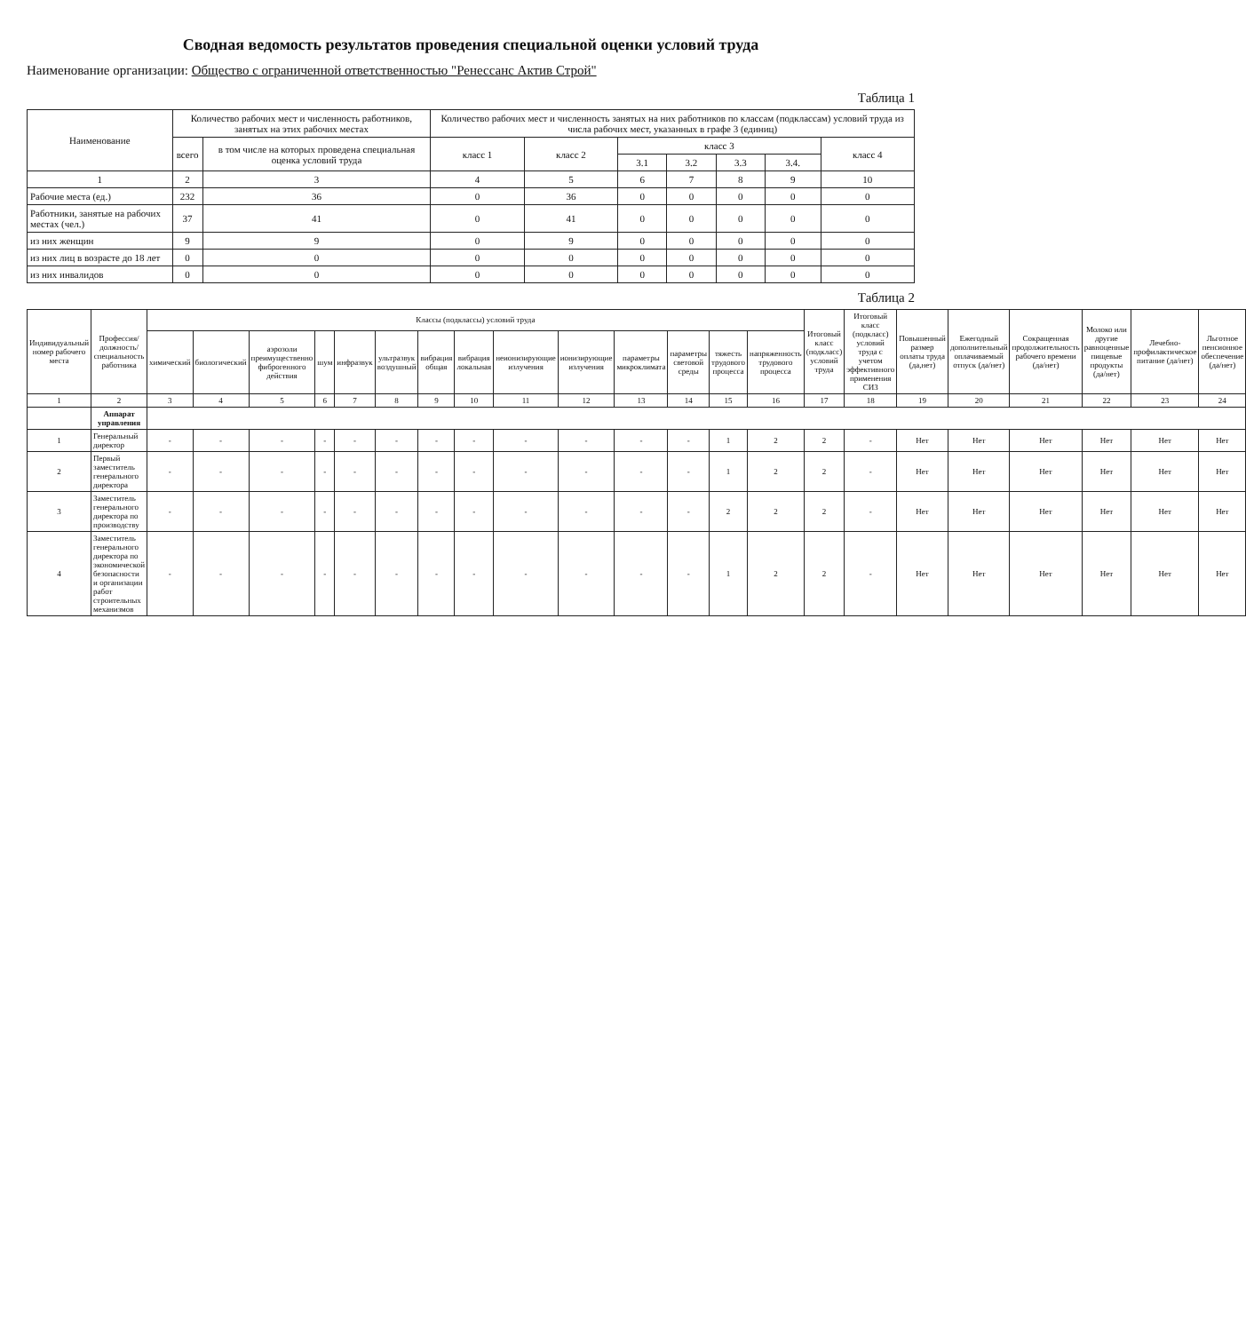Сводная ведомость результатов проведения специальной оценки условий труда
Наименование организации: Общество с ограниченной ответственностью "Ренессанс Актив Строй"
Таблица 1
| Наименование | Количество рабочих мест и численность работников, занятых на этих рабочих местах | | Количество рабочих мест и численность занятых на них работников по классам (подклассам) условий труда из числа рабочих мест, указанных в графе 3 (единиц) | | | | | | |
| --- | --- | --- | --- | --- | --- | --- | --- | --- | --- |
| | всего | в том числе на которых проведена специальная оценка условий труда | класс 1 | класс 2 | класс 3 | | | | класс 4 |
| | | | | | 3.1 | 3.2 | 3.3 | 3.4. | |
| 1 | 2 | 3 | 4 | 5 | 6 | 7 | 8 | 9 | 10 |
| Рабочие места (ед.) | 232 | 36 | 0 | 36 | 0 | 0 | 0 | 0 | 0 |
| Работники, занятые на рабочих местах (чел.) | 37 | 41 | 0 | 41 | 0 | 0 | 0 | 0 | 0 |
| из них женщин | 9 | 9 | 0 | 9 | 0 | 0 | 0 | 0 | 0 |
| из них лиц в возрасте до 18 лет | 0 | 0 | 0 | 0 | 0 | 0 | 0 | 0 | 0 |
| из них инвалидов | 0 | 0 | 0 | 0 | 0 | 0 | 0 | 0 | 0 |
Таблица 2
| Индивидуальный номер рабочего места | Профессия/ должность/ специальность работника | Классы (подклассы) условий труда | | | | | | | | | | | | | | Итоговый класс (подкласс) условий труда | Итоговый класс (подкласс) условий труда с учетом эффективного применения СИЗ | Повышенный размер оплаты труда (да,нет) | Ежегодный дополнительный оплачиваемый отпуск (да/нет) | Сокращенная продолжительность рабочего времени (да/нет) | Молоко или другие равноценные пищевые продукты (да/нет) | Лечебно-профилактическое питание (да/нет) | Льготное пенсионное обеспечение (да/нет) |
| --- | --- | --- | --- | --- | --- | --- | --- | --- | --- | --- | --- | --- | --- | --- | --- | --- | --- | --- | --- | --- | --- | --- | --- |
| | | химический | биологический | аэрозоли преимущественно фиброгенного действия | шум | инфразвук | ультразвук воздушный | вибрация общая | вибрация локальная | неионизирующие излучения | ионизирующие излучения | параметры микроклимата | параметры световой среды | тяжесть трудового процесса | напряженность трудового процесса | | | | | | | | |
| 1 | 2 | 3 | 4 | 5 | 6 | 7 | 8 | 9 | 10 | 11 | 12 | 13 | 14 | 15 | 16 | 17 | 18 | 19 | 20 | 21 | 22 | 23 | 24 |
| | Аппарат управления | | | | | | | | | | | | | | | | | | | | | | |
| 1 | Генеральный директор | - | - | - | - | - | - | - | - | - | - | - | - | 1 | 2 | 2 | - | Нет | Нет | Нет | Нет | Нет | Нет |
| 2 | Первый заместитель генерального директора | - | - | - | - | - | - | - | - | - | - | - | - | 1 | 2 | 2 | - | Нет | Нет | Нет | Нет | Нет | Нет |
| 3 | Заместитель генерального директора по производству | - | - | - | - | - | - | - | - | - | - | - | - | 2 | 2 | 2 | - | Нет | Нет | Нет | Нет | Нет | Нет |
| 4 | Заместитель генерального директора по экономической безопасности и организации работ строительных механизмов | - | - | - | - | - | - | - | - | - | - | - | - | 1 | 2 | 2 | - | Нет | Нет | Нет | Нет | Нет | Нет |